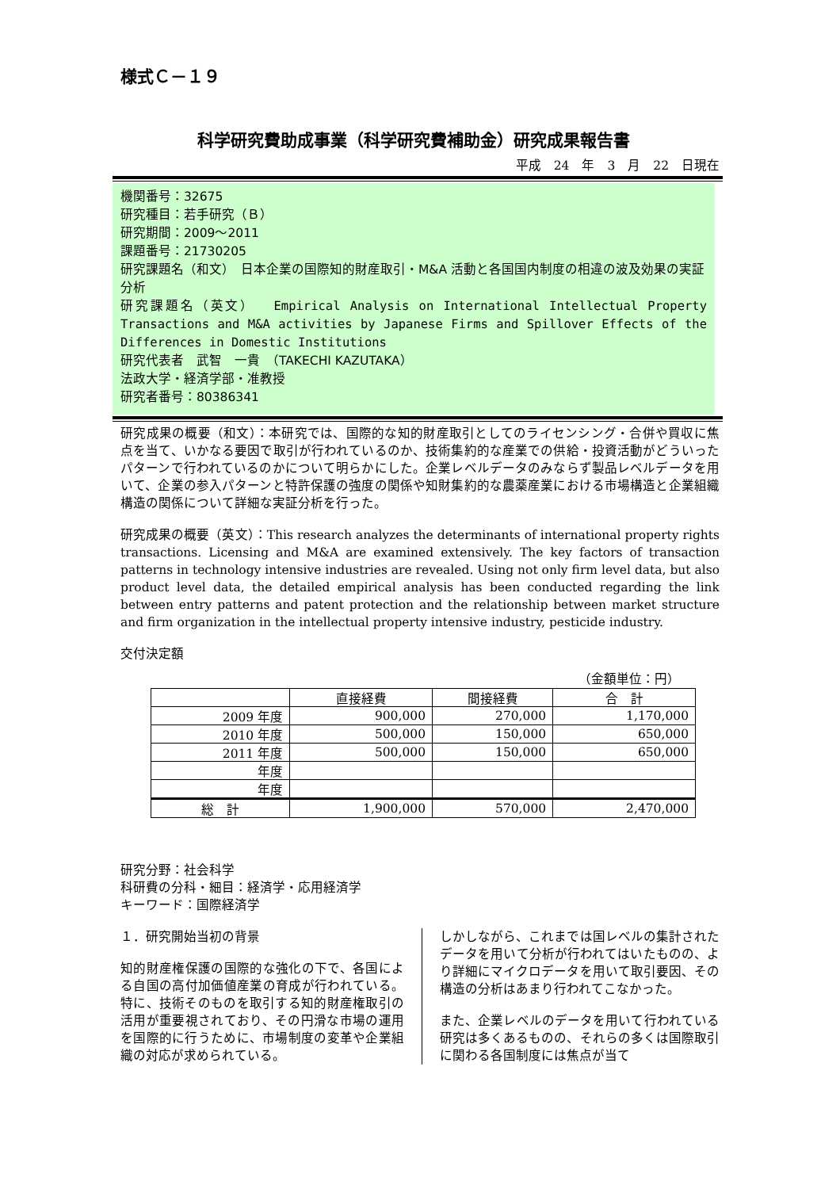様式Ｃ－１９
科学研究費助成事業（科学研究費補助金）研究成果報告書
平成　24　年　3　月　22　日現在
機関番号：32675
研究種目：若手研究（Ｂ）
研究期間：2009～2011
課題番号：21730205
研究課題名（和文）　日本企業の国際知的財産取引・M&A 活動と各国国内制度の相違の波及効果の実証分析
研究課題名（英文）　 Empirical Analysis on International Intellectual Property Transactions and M&A activities by Japanese Firms and Spillover Effects of the Differences in Domestic Institutions
研究代表者　武智　一貴　（TAKECHI KAZUTAKA）
法政大学・経済学部・准教授
研究者番号：80386341
研究成果の概要（和文）：本研究では、国際的な知的財産取引としてのライセンシング・合併や買収に焦点を当て、いかなる要因で取引が行われているのか、技術集約的な産業での供給・投資活動がどういったパターンで行われているのかについて明らかにした。企業レベルデータのみならず製品レベルデータを用いて、企業の参入パターンと特許保護の強度の関係や知財集約的な農薬産業における市場構造と企業組織構造の関係について詳細な実証分析を行った。
研究成果の概要（英文）：This research analyzes the determinants of international property rights transactions. Licensing and M&A are examined extensively. The key factors of transaction patterns in technology intensive industries are revealed. Using not only firm level data, but also product level data, the detailed empirical analysis has been conducted regarding the link between entry patterns and patent protection and the relationship between market structure and firm organization in the intellectual property intensive industry, pesticide industry.
交付決定額
（金額単位：円）
| | 直接経費 | 間接経費 | 合 計 |
| --- | --- | --- | --- |
| 2009 年度 | 900,000 | 270,000 | 1,170,000 |
| 2010 年度 | 500,000 | 150,000 | 650,000 |
| 2011 年度 | 500,000 | 150,000 | 650,000 |
| 年度 | | | |
| 年度 | | | |
| 総 計 | 1,900,000 | 570,000 | 2,470,000 |
研究分野：社会科学
科研費の分科・細目：経済学・応用経済学
キーワード：国際経済学
１．研究開始当初の背景
知的財産権保護の国際的な強化の下で、各国による自国の高付加価値産業の育成が行われている。特に、技術そのものを取引する知的財産権取引の活用が重要視されており、その円滑な市場の運用を国際的に行うために、市場制度の変革や企業組織の対応が求められている。
しかしながら、これまでは国レベルの集計されたデータを用いて分析が行われてはいたものの、より詳細にマイクロデータを用いて取引要因、その構造の分析はあまり行われてこなかった。
また、企業レベルのデータを用いて行われている研究は多くあるものの、それらの多くは国際取引に関わる各国制度には焦点が当て